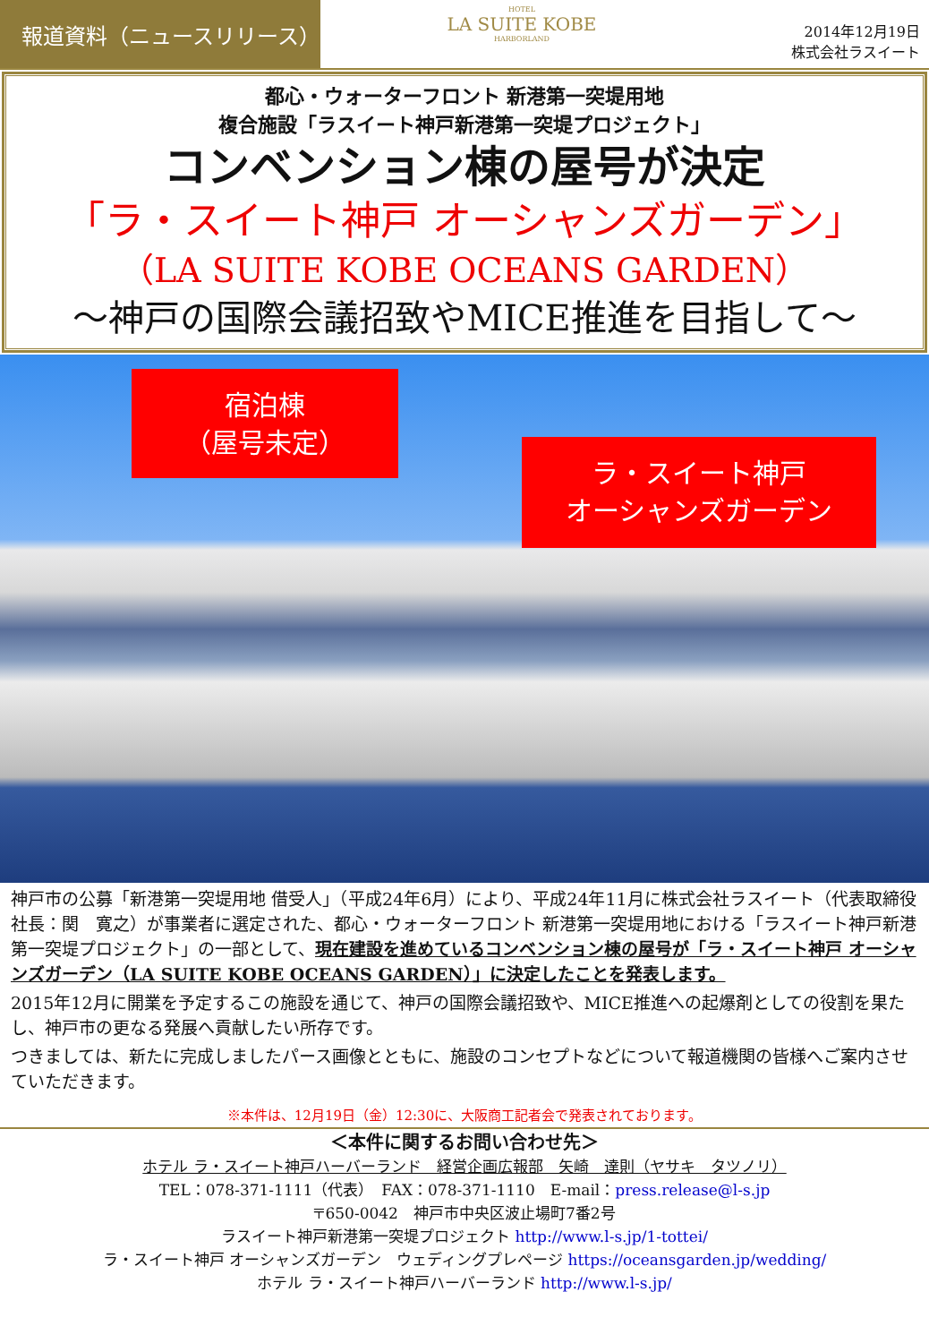報道資料（ニュースリリース）
HOTEL
LA SUITE KOBE
HARBORLAND
2014年12月19日
株式会社ラスイート
都心・ウォーターフロント 新港第一突堤用地
複合施設「ラスイート神戸新港第一突堤プロジェクト」
コンベンション棟の屋号が決定
「ラ・スイート神戸 オーシャンズガーデン」
（LA SUITE KOBE OCEANS GARDEN）
～神戸の国際会議招致やMICE推進を目指して～
宿泊棟
（屋号未定）
ラ・スイート神戸
オーシャンズガーデン
神戸市の公募「新港第一突堤用地 借受人」（平成24年6月）により、平成24年11月に株式会社ラスイート（代表取締役社長：関　寛之）が事業者に選定された、都心・ウォーターフロント 新港第一突堤用地における「ラスイート神戸新港第一突堤プロジェクト」の一部として、現在建設を進めているコンベンション棟の屋号が「ラ・スイート神戸 オーシャンズガーデン（LA SUITE KOBE OCEANS GARDEN）」に決定したことを発表します。
2015年12月に開業を予定するこの施設を通じて、神戸の国際会議招致や、MICE推進への起爆剤としての役割を果たし、神戸市の更なる発展へ貢献したい所存です。
つきましては、新たに完成しましたパース画像とともに、施設のコンセプトなどについて報道機関の皆様へご案内させていただきます。
※本件は、12月19日（金）12:30に、大阪商工記者会で発表されております。
＜本件に関するお問い合わせ先＞
ホテル ラ・スイート神戸ハーバーランド　経営企画広報部　矢崎　達則（ヤサキ　タツノリ）
TEL：078-371-1111（代表）　FAX：078-371-1110　E-mail：press.release@l-s.jp
〒650-0042　神戸市中央区波止場町7番2号
ラスイート神戸新港第一突堤プロジェクト http://www.l-s.jp/1-tottei/
ラ・スイート神戸 オーシャンズガーデン　ウェディングプレページ https://oceansgarden.jp/wedding/
ホテル ラ・スイート神戸ハーバーランド http://www.l-s.jp/